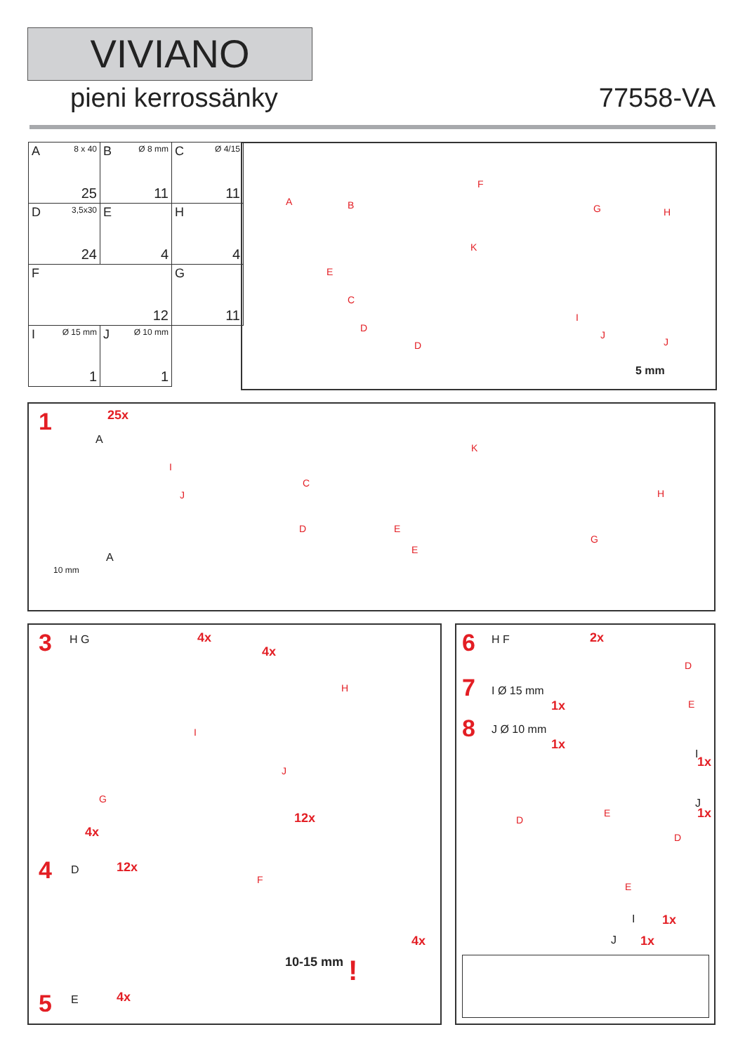VIVIANO
pieni kerrossänky 77558-VA
| A 8 x 40 25 | B Ø 8 mm 11 | C Ø 4/15 11 |
| D 3,5x30 24 | E 4 | H 4 |
| F 12 | | G 11 |
| I Ø 15 mm 1 | J Ø 10 mm 1 | |
A B
F
G H
K
E
C
D
D
I
J
J
5 mm
1
A
25x
I
J
C
D E
E
K
H
G
A
10 mm
3 H G 4x
4x
H
I
J
G
4x
12x
4 D 12x
F
4x
10-15 mm!
5 E 4x
6 H F 2x
7 I Ø 15 mm
1x
8 J Ø 10 mm
1x
D
E
I
1x
J
1x D
E
D
E
I 1x
J 1x